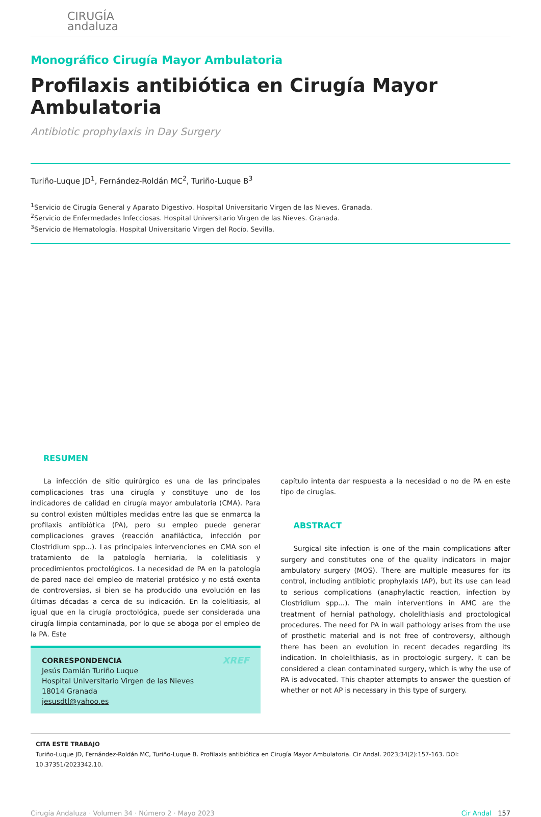CIRUGÍA
andaluza
Monográfico Cirugía Mayor Ambulatoria
Profilaxis antibiótica en Cirugía Mayor Ambulatoria
Antibiotic prophylaxis in Day Surgery
Turiño-Luque JD<sup>1</sup>, Fernández-Roldán MC<sup>2</sup>, Turiño-Luque B<sup>3</sup>
<sup>1</sup> Servicio de Cirugía General y Aparato Digestivo. Hospital Universitario Virgen de las Nieves. Granada.
<sup>2</sup> Servicio de Enfermedades Infecciosas. Hospital Universitario Virgen de las Nieves. Granada.
<sup>3</sup> Servicio de Hematología. Hospital Universitario Virgen del Rocío. Sevilla.
RESUMEN
La infección de sitio quirúrgico es una de las principales complicaciones tras una cirugía y constituye uno de los indicadores de calidad en cirugía mayor ambulatoria (CMA). Para su control existen múltiples medidas entre las que se enmarca la profilaxis antibiótica (PA), pero su empleo puede generar complicaciones graves (reacción anafiláctica, infección por Clostridium spp...). Las principales intervenciones en CMA son el tratamiento de la patología herniaria, la colelitiasis y procedimientos proctológicos. La necesidad de PA en la patología de pared nace del empleo de material protésico y no está exenta de controversias, si bien se ha producido una evolución en las últimas décadas a cerca de su indicación. En la colelitiasis, al igual que en la cirugía proctológica, puede ser considerada una cirugía limpia contaminada, por lo que se aboga por el empleo de la PA. Este
XREF CORRESPONDENCIA
Jesús Damián Turiño Luque
Hospital Universitario Virgen de las Nieves
18014 Granada
jesusdtl@yahoo.es
capítulo intenta dar respuesta a la necesidad o no de PA en este tipo de cirugías.
ABSTRACT
Surgical site infection is one of the main complications after surgery and constitutes one of the quality indicators in major ambulatory surgery (MOS). There are multiple measures for its control, including antibiotic prophylaxis (AP), but its use can lead to serious complications (anaphylactic reaction, infection by Clostridium spp...). The main interventions in AMC are the treatment of hernial pathology, cholelithiasis and proctological procedures. The need for PA in wall pathology arises from the use of prosthetic material and is not free of controversy, although there has been an evolution in recent decades regarding its indication. In cholelithiasis, as in proctologic surgery, it can be considered a clean contaminated surgery, which is why the use of PA is advocated. This chapter attempts to answer the question of whether or not AP is necessary in this type of surgery.
CITA ESTE TRABAJO
Turiño-Luque JD, Fernández-Roldán MC, Turiño-Luque B. Profilaxis antibiótica en Cirugía Mayor Ambulatoria. Cir Andal. 2023;34(2):157-163. DOI: 10.37351/2023342.10.
Cirugía Andaluza · Volumen 34 · Número 2 · Mayo 2023 Cir Andal 157